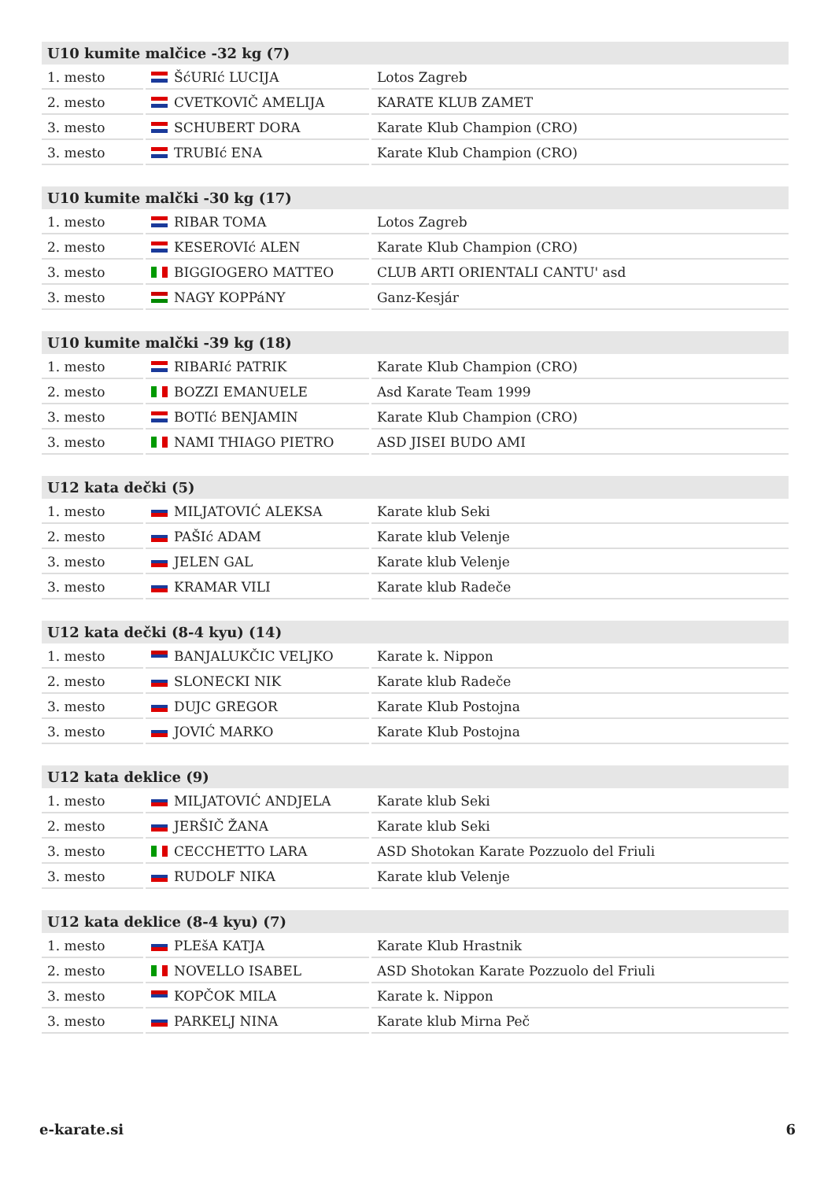| U10 kumite malčice -32 kg (7) | | |
| --- | --- | --- |
| 1. mesto | ŠćURIć LUCIJA | Lotos Zagreb |
| 2. mesto | CVETKOVIČ AMELIJA | KARATE KLUB ZAMET |
| 3. mesto | SCHUBERT DORA | Karate Klub Champion (CRO) |
| 3. mesto | TRUBIć ENA | Karate Klub Champion (CRO) |
| U10 kumite malčki -30 kg (17) | | |
| --- | --- | --- |
| 1. mesto | RIBAR TOMA | Lotos Zagreb |
| 2. mesto | KESEROVIć ALEN | Karate Klub Champion (CRO) |
| 3. mesto | BIGGIOGERO MATTEO | CLUB ARTI ORIENTALI CANTU' asd |
| 3. mesto | NAGY KOPPáNY | Ganz-Kesjár |
| U10 kumite malčki -39 kg (18) | | |
| --- | --- | --- |
| 1. mesto | RIBARIć PATRIK | Karate Klub Champion (CRO) |
| 2. mesto | BOZZI EMANUELE | Asd Karate Team 1999 |
| 3. mesto | BOTIć BENJAMIN | Karate Klub Champion (CRO) |
| 3. mesto | NAMI THIAGO PIETRO | ASD JISEI BUDO AMI |
| U12 kata dečki (5) | | |
| --- | --- | --- |
| 1. mesto | MILJATOVIĆ ALEKSA | Karate klub Seki |
| 2. mesto | PAŠIć ADAM | Karate klub Velenje |
| 3. mesto | JELEN GAL | Karate klub Velenje |
| 3. mesto | KRAMAR VILI | Karate klub Radeče |
| U12 kata dečki (8-4 kyu) (14) | | |
| --- | --- | --- |
| 1. mesto | BANJALUKČIC VELJKO | Karate k. Nippon |
| 2. mesto | SLONECKI NIK | Karate klub Radeče |
| 3. mesto | DUJC GREGOR | Karate Klub Postojna |
| 3. mesto | JOVIĆ MARKO | Karate Klub Postojna |
| U12 kata deklice (9) | | |
| --- | --- | --- |
| 1. mesto | MILJATOVIĆ ANDJELA | Karate klub Seki |
| 2. mesto | JERŠIČ ŽANA | Karate klub Seki |
| 3. mesto | CECCHETTO LARA | ASD Shotokan Karate Pozzuolo del Friuli |
| 3. mesto | RUDOLF NIKA | Karate klub Velenje |
| U12 kata deklice (8-4 kyu) (7) | | |
| --- | --- | --- |
| 1. mesto | PLEšA KATJA | Karate Klub Hrastnik |
| 2. mesto | NOVELLO ISABEL | ASD Shotokan Karate Pozzuolo del Friuli |
| 3. mesto | KOPČOK MILA | Karate k. Nippon |
| 3. mesto | PARKELJ NINA | Karate klub Mirna Peč |
e-karate.si 6